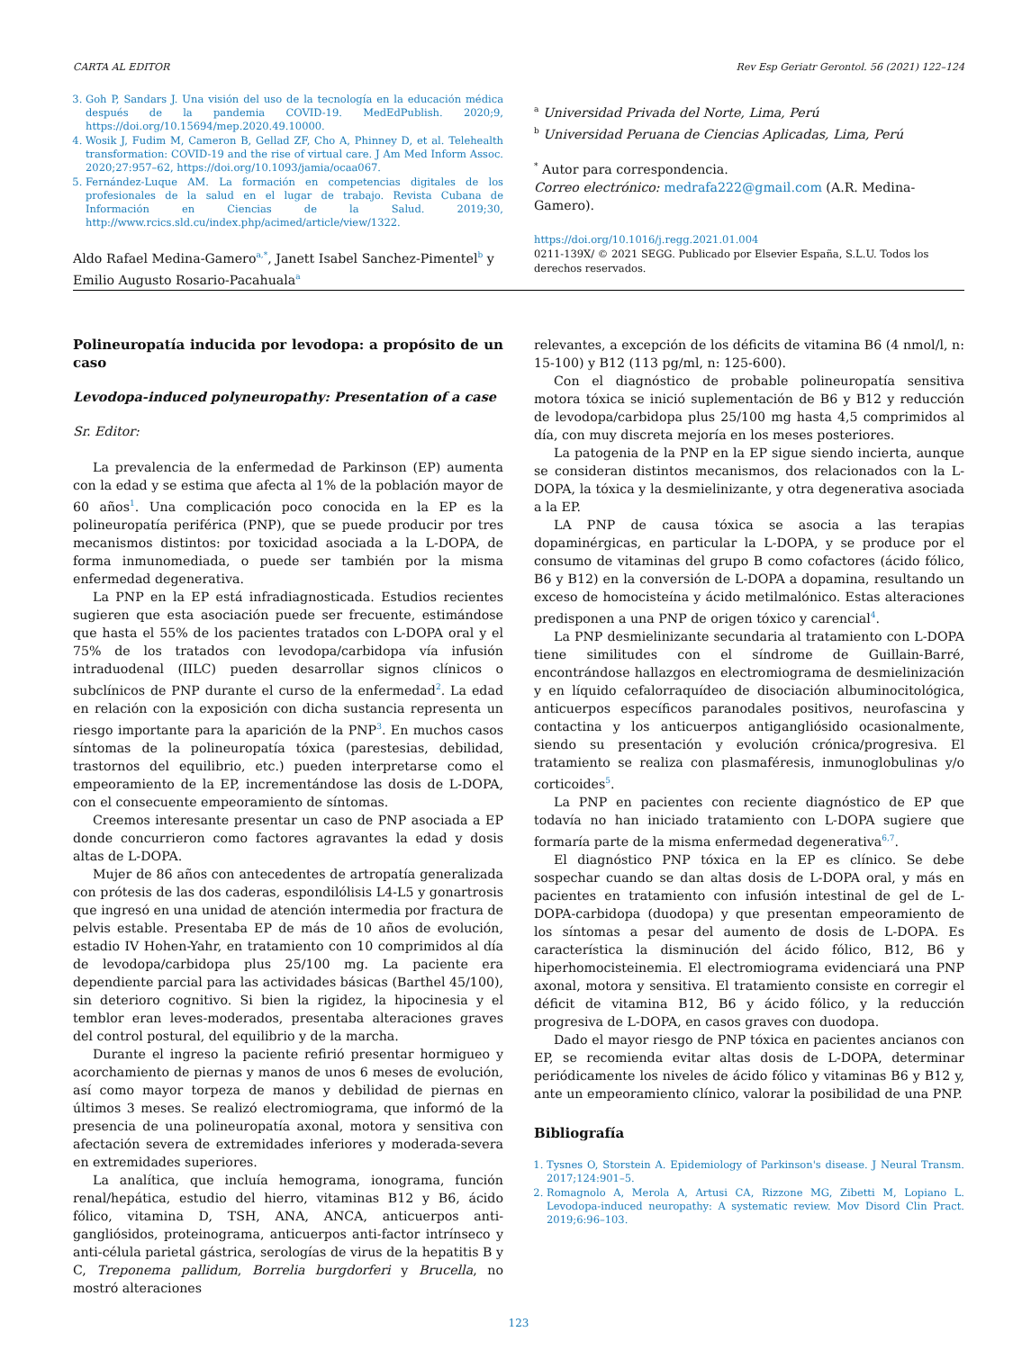CARTA AL EDITOR Rev Esp Geriatr Gerontol. 56 (2021) 122–124
3. Goh P, Sandars J. Una visión del uso de la tecnología en la educación médica después de la pandemia COVID-19. MedEdPublish. 2020;9, https://doi.org/10.15694/mep.2020.49.10000.
4. Wosik J, Fudim M, Cameron B, Gellad ZF, Cho A, Phinney D, et al. Telehealth transformation: COVID-19 and the rise of virtual care. J Am Med Inform Assoc. 2020;27:957–62, https://doi.org/10.1093/jamia/ocaa067.
5. Fernández-Luque AM. La formación en competencias digitales de los profesionales de la salud en el lugar de trabajo. Revista Cubana de Información en Ciencias de la Salud. 2019;30, http://www.rcics.sld.cu/index.php/acimed/article/view/1322.
Aldo Rafael Medina-Gamero<sup>a,*</sup>, Janett Isabel Sanchez-Pimentel<sup>b</sup> y Emilio Augusto Rosario-Pacahuala<sup>a</sup>
<sup>a</sup> Universidad Privada del Norte, Lima, Perú
<sup>b</sup> Universidad Peruana de Ciencias Aplicadas, Lima, Perú
<sup>*</sup> Autor para correspondencia.
Correo electrónico: medrafa222@gmail.com (A.R. Medina-Gamero).
https://doi.org/10.1016/j.regg.2021.01.004
0211-139X/ © 2021 SEGG. Publicado por Elsevier España, S.L.U. Todos los derechos reservados.
Polineuropatía inducida por levodopa: a propósito de un caso
Levodopa-induced polyneuropathy: Presentation of a case
Sr. Editor:
La prevalencia de la enfermedad de Parkinson (EP) aumenta con la edad y se estima que afecta al 1% de la población mayor de 60 años<sup>1</sup>. Una complicación poco conocida en la EP es la polineuropatía periférica (PNP), que se puede producir por tres mecanismos distintos: por toxicidad asociada a la L-DOPA, de forma inmunomediada, o puede ser también por la misma enfermedad degenerativa.
La PNP en la EP está infradiagnosticada. Estudios recientes sugieren que esta asociación puede ser frecuente, estimándose que hasta el 55% de los pacientes tratados con L-DOPA oral y el 75% de los tratados con levodopa/carbidopa vía infusión intraduodenal (IILC) pueden desarrollar signos clínicos o subclínicos de PNP durante el curso de la enfermedad<sup>2</sup>. La edad en relación con la exposición con dicha sustancia representa un riesgo importante para la aparición de la PNP<sup>3</sup>. En muchos casos síntomas de la polineuropatía tóxica (parestesias, debilidad, trastornos del equilibrio, etc.) pueden interpretarse como el empeoramiento de la EP, incrementándose las dosis de L-DOPA, con el consecuente empeoramiento de síntomas.
Creemos interesante presentar un caso de PNP asociada a EP donde concurrieron como factores agravantes la edad y dosis altas de L-DOPA.
Mujer de 86 años con antecedentes de artropatía generalizada con prótesis de las dos caderas, espondilólisis L4-L5 y gonartrosis que ingresó en una unidad de atención intermedia por fractura de pelvis estable. Presentaba EP de más de 10 años de evolución, estadio IV Hohen-Yahr, en tratamiento con 10 comprimidos al día de levodopa/carbidopa plus 25/100 mg. La paciente era dependiente parcial para las actividades básicas (Barthel 45/100), sin deterioro cognitivo. Si bien la rigidez, la hipocinesia y el temblor eran leves-moderados, presentaba alteraciones graves del control postural, del equilibrio y de la marcha.
Durante el ingreso la paciente refirió presentar hormigueo y acorchamiento de piernas y manos de unos 6 meses de evolución, así como mayor torpeza de manos y debilidad de piernas en últimos 3 meses. Se realizó electromiograma, que informó de la presencia de una polineuropatía axonal, motora y sensitiva con afectación severa de extremidades inferiores y moderada-severa en extremidades superiores.
La analítica, que incluía hemograma, ionograma, función renal/hepática, estudio del hierro, vitaminas B12 y B6, ácido fólico, vitamina D, TSH, ANA, ANCA, anticuerpos anti-gangliósidos, proteinograma, anticuerpos anti-factor intrínseco y anti-célula parietal gástrica, serologías de virus de la hepatitis B y C, Treponema pallidum, Borrelia burgdorferi y Brucella, no mostró alteraciones
relevantes, a excepción de los déficits de vitamina B6 (4 nmol/l, n: 15-100) y B12 (113 pg/ml, n: 125-600).
Con el diagnóstico de probable polineuropatía sensitiva motora tóxica se inició suplementación de B6 y B12 y reducción de levodopa/carbidopa plus 25/100 mg hasta 4,5 comprimidos al día, con muy discreta mejoría en los meses posteriores.
La patogenia de la PNP en la EP sigue siendo incierta, aunque se consideran distintos mecanismos, dos relacionados con la L-DOPA, la tóxica y la desmielinizante, y otra degenerativa asociada a la EP.
LA PNP de causa tóxica se asocia a las terapias dopaminérgicas, en particular la L-DOPA, y se produce por el consumo de vitaminas del grupo B como cofactores (ácido fólico, B6 y B12) en la conversión de L-DOPA a dopamina, resultando un exceso de homocisteína y ácido metilmalónico. Estas alteraciones predisponen a una PNP de origen tóxico y carencial<sup>4</sup>.
La PNP desmielinizante secundaria al tratamiento con L-DOPA tiene similitudes con el síndrome de Guillain-Barré, encontrándose hallazgos en electromiograma de desmielinización y en líquido cefalorraquídeo de disociación albuminocitológica, anticuerpos específicos paranodales positivos, neurofascina y contactina y los anticuerpos antigangliósido ocasionalmente, siendo su presentación y evolución crónica/progresiva. El tratamiento se realiza con plasmaféresis, inmunoglobulinas y/o corticoides<sup>5</sup>.
La PNP en pacientes con reciente diagnóstico de EP que todavía no han iniciado tratamiento con L-DOPA sugiere que formaría parte de la misma enfermedad degenerativa<sup>6,7</sup>.
El diagnóstico PNP tóxica en la EP es clínico. Se debe sospechar cuando se dan altas dosis de L-DOPA oral, y más en pacientes en tratamiento con infusión intestinal de gel de L-DOPA-carbidopa (duodopa) y que presentan empeoramiento de los síntomas a pesar del aumento de dosis de L-DOPA. Es característica la disminución del ácido fólico, B12, B6 y hiperhomocisteinemia. El electromiograma evidenciará una PNP axonal, motora y sensitiva. El tratamiento consiste en corregir el déficit de vitamina B12, B6 y ácido fólico, y la reducción progresiva de L-DOPA, en casos graves con duodopa.
Dado el mayor riesgo de PNP tóxica en pacientes ancianos con EP, se recomienda evitar altas dosis de L-DOPA, determinar periódicamente los niveles de ácido fólico y vitaminas B6 y B12 y, ante un empeoramiento clínico, valorar la posibilidad de una PNP.
Bibliografía
1. Tysnes O, Storstein A. Epidemiology of Parkinson's disease. J Neural Transm. 2017;124:901–5.
2. Romagnolo A, Merola A, Artusi CA, Rizzone MG, Zibetti M, Lopiano L. Levodopa-induced neuropathy: A systematic review. Mov Disord Clin Pract. 2019;6:96–103.
123